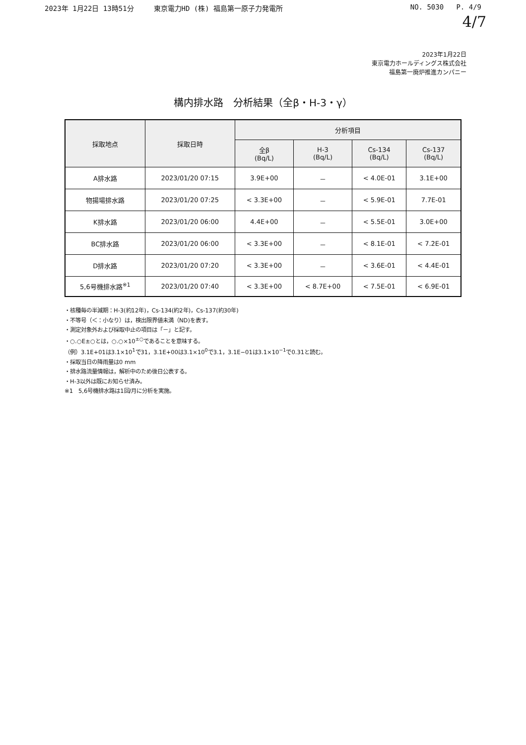2023年 1月22日 13時51分 東京電力HD (株) 福島第一原子力発電所
NO. 5030 P. 4/9
4/7
2023年1月22日
東京電力ホールディングス株式会社
福島第一廃炉推進カンパニー
構内排水路　分析結果（全β・H-3・γ）
| 採取地点 | 採取日時 | 分析項目 | | | |
| --- | --- | --- | --- | --- | --- |
| | | 全β (Bq/L) | H-3 (Bq/L) | Cs-134 (Bq/L) | Cs-137 (Bq/L) |
| A排水路 | 2023/01/20 07:15 | 3.9E+00 | － | < 4.0E-01 | 3.1E+00 |
| 物揚場排水路 | 2023/01/20 07:25 | < 3.3E+00 | － | < 5.9E-01 | 7.7E-01 |
| K排水路 | 2023/01/20 06:00 | 4.4E+00 | － | < 5.5E-01 | 3.0E+00 |
| BC排水路 | 2023/01/20 06:00 | < 3.3E+00 | － | < 8.1E-01 | < 7.2E-01 |
| D排水路 | 2023/01/20 07:20 | < 3.3E+00 | － | < 3.6E-01 | < 4.4E-01 |
| 5,6号機排水路<sup>※1</sup> | 2023/01/20 07:40 | < 3.3E+00 | < 8.7E+00 | < 7.5E-01 | < 6.9E-01 |
・核種毎の半減期：H-3(約12年)，Cs-134(約2年)，Cs-137(約30年)
・不等号（＜：小なり）は，検出限界値未満（ND)を表す。
・測定対象外および採取中止の項目は「－」と記す。
・○.○E±○とは，○.○×10<sup>±○</sup>であることを意味する。
（例）3.1E+01は3.1×10<sup>1</sup>で31，3.1E+00は3.1×10<sup>0</sup>で3.1，3.1E−01は3.1×10<sup>−1</sup>で0.31と読む。
・採取当日の降雨量は0 mm
・排水路流量情報は，解析中のため後日公表する。
・H-3以外は既にお知らせ済み。
※1　5,6号機排水路は1回/月に分析を実施。